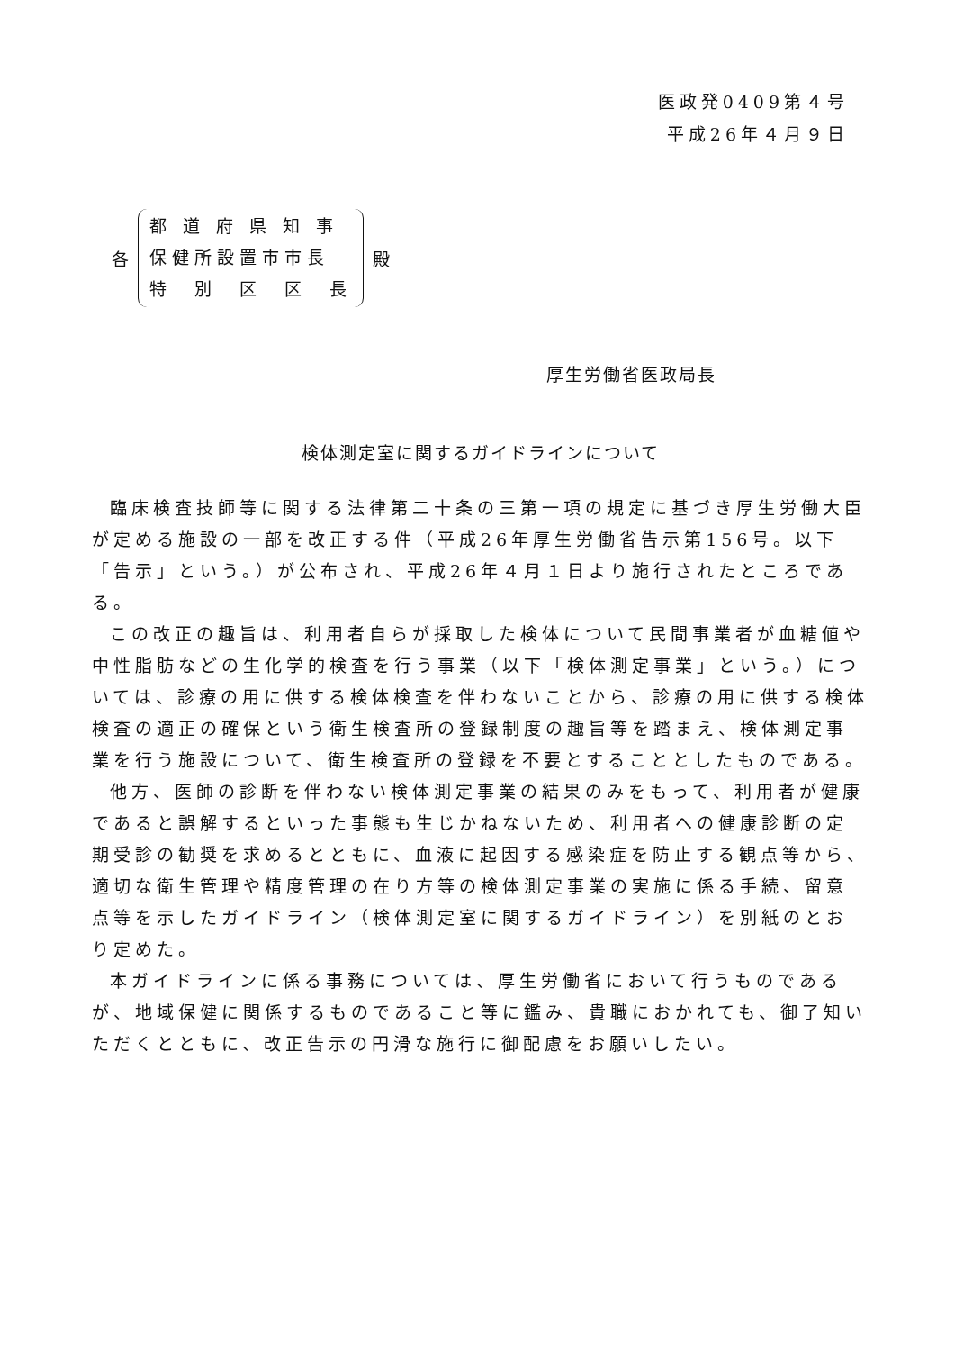医政発0409第４号
平成26年４月９日
各
都 道 府 県 知 事
保健所設置市市長
特　別　区　区　長
殿
厚生労働省医政局長
検体測定室に関するガイドラインについて
臨床検査技師等に関する法律第二十条の三第一項の規定に基づき厚生労働大臣が定める施設の一部を改正する件（平成26年厚生労働省告示第156号。以下「告示」という。）が公布され、平成26年４月１日より施行されたところである。
この改正の趣旨は、利用者自らが採取した検体について民間事業者が血糖値や中性脂肪などの生化学的検査を行う事業（以下「検体測定事業」という。）については、診療の用に供する検体検査を伴わないことから、診療の用に供する検体検査の適正の確保という衛生検査所の登録制度の趣旨等を踏まえ、検体測定事業を行う施設について、衛生検査所の登録を不要とすることとしたものである。
他方、医師の診断を伴わない検体測定事業の結果のみをもって、利用者が健康であると誤解するといった事態も生じかねないため、利用者への健康診断の定期受診の勧奨を求めるとともに、血液に起因する感染症を防止する観点等から、適切な衛生管理や精度管理の在り方等の検体測定事業の実施に係る手続、留意点等を示したガイドライン（検体測定室に関するガイドライン）を別紙のとおり定めた。
本ガイドラインに係る事務については、厚生労働省において行うものであるが、地域保健に関係するものであること等に鑑み、貴職におかれても、御了知いただくとともに、改正告示の円滑な施行に御配慮をお願いしたい。